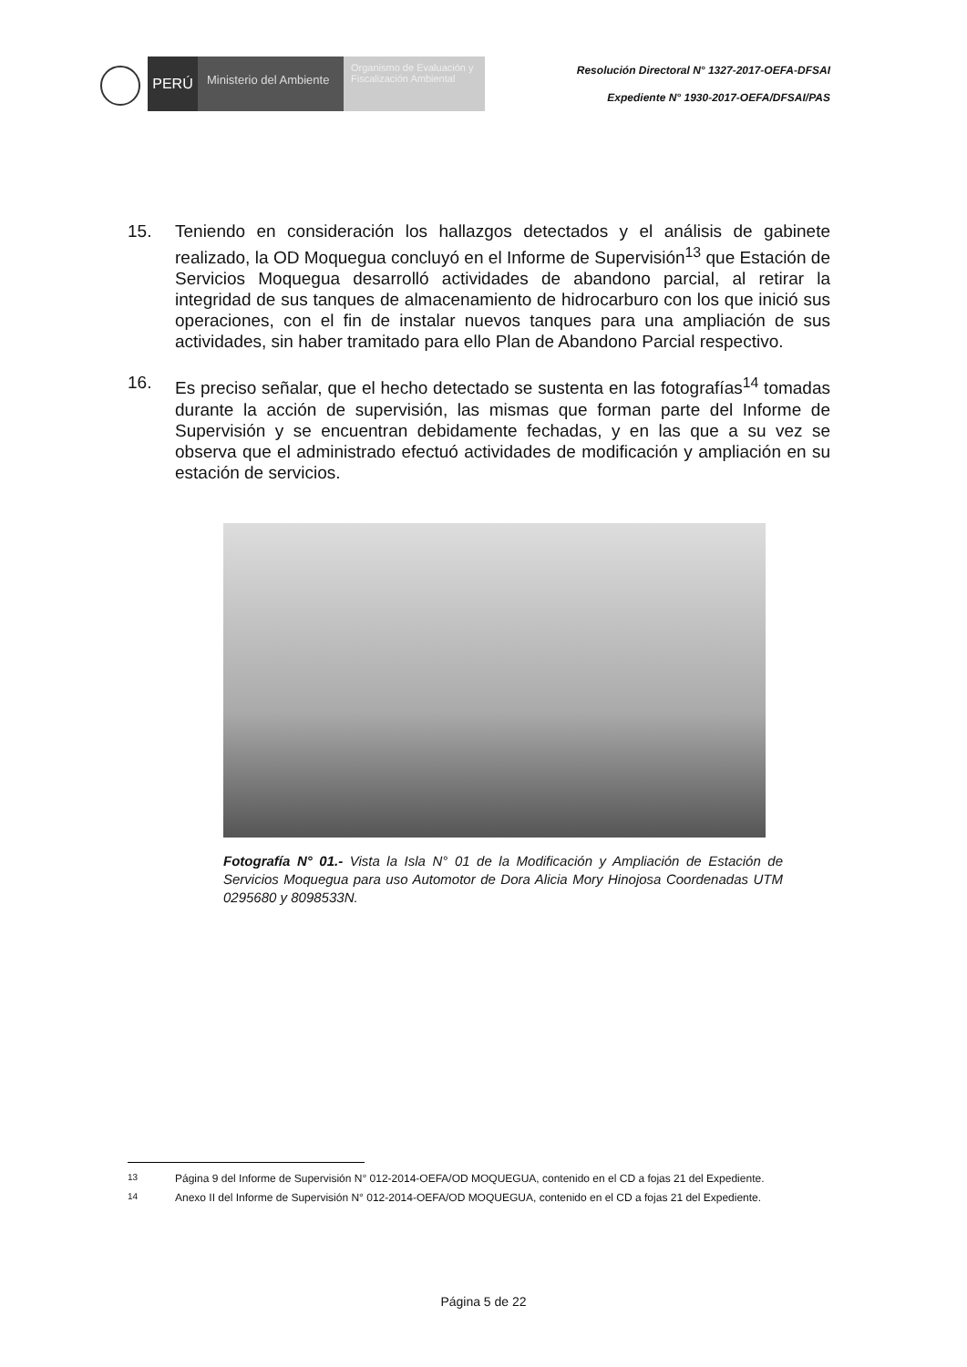PERÚ
Ministerio del Ambiente
Organismo de Evaluación y Fiscalización Ambiental
Resolución Directoral N° 1327-2017-OEFA-DFSAI
Expediente N° 1930-2017-OEFA/DFSAI/PAS
15. Teniendo en consideración los hallazgos detectados y el análisis de gabinete realizado, la OD Moquegua concluyó en el Informe de Supervisión<sup>13</sup> que Estación de Servicios Moquegua desarrolló actividades de abandono parcial, al retirar la integridad de sus tanques de almacenamiento de hidrocarburo con los que inició sus operaciones, con el fin de instalar nuevos tanques para una ampliación de sus actividades, sin haber tramitado para ello Plan de Abandono Parcial respectivo.
16. Es preciso señalar, que el hecho detectado se sustenta en las fotografías<sup>14</sup> tomadas durante la acción de supervisión, las mismas que forman parte del Informe de Supervisión y se encuentran debidamente fechadas, y en las que a su vez se observa que el administrado efectuó actividades de modificación y ampliación en su estación de servicios.
Fotografía N° 01.- Vista la Isla N° 01 de la Modificación y Ampliación de Estación de Servicios Moquegua para uso Automotor de Dora Alicia Mory Hinojosa Coordenadas UTM 0295680 y 8098533N.
<sup>13</sup> Página 9 del Informe de Supervisión N° 012-2014-OEFA/OD MOQUEGUA, contenido en el CD a fojas 21 del Expediente.
<sup>14</sup> Anexo II del Informe de Supervisión N° 012-2014-OEFA/OD MOQUEGUA, contenido en el CD a fojas 21 del Expediente.
Página 5 de 22